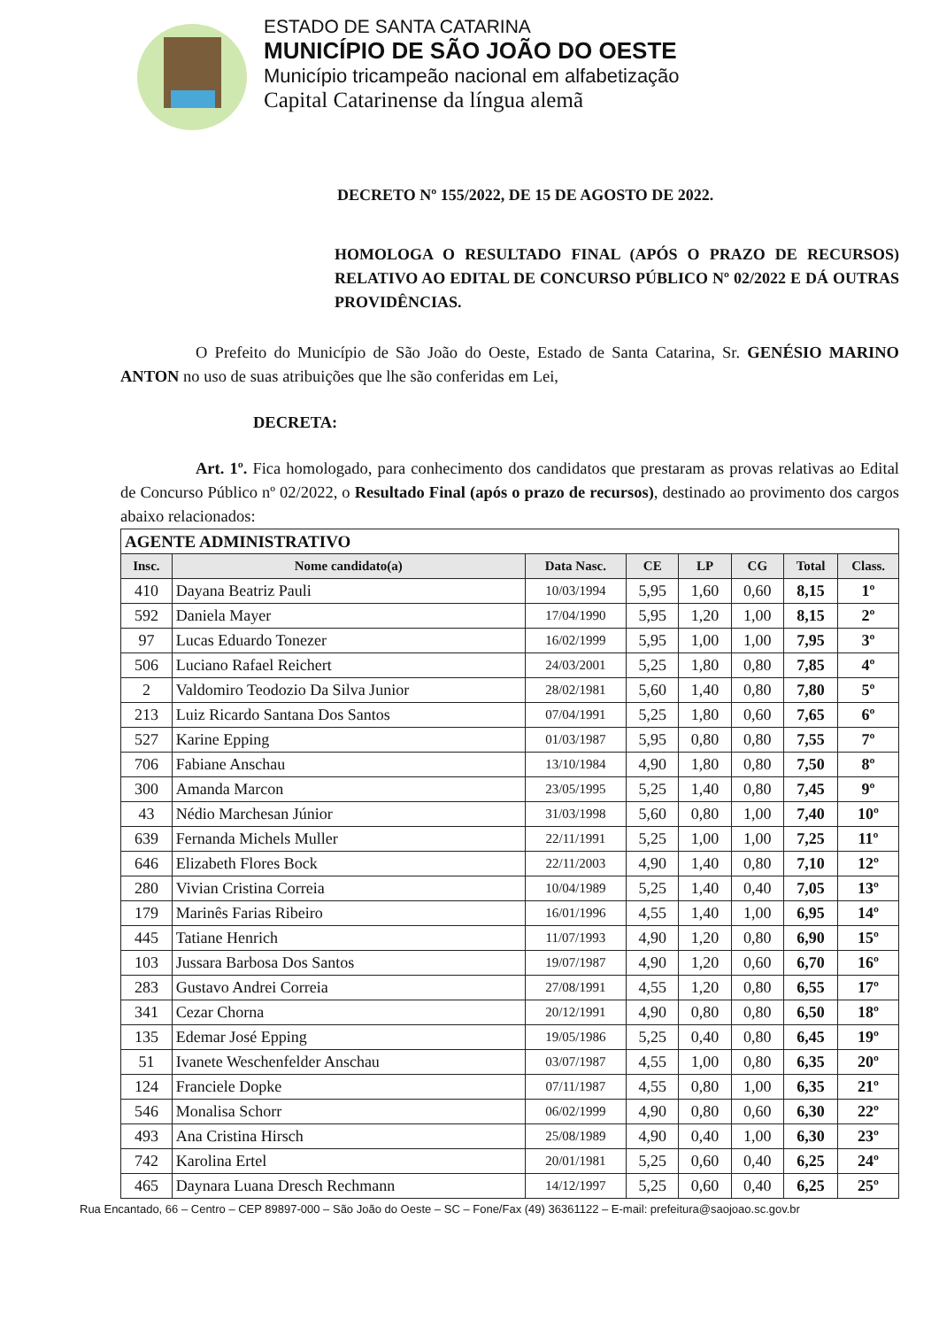ESTADO DE SANTA CATARINA
MUNICÍPIO DE SÃO JOÃO DO OESTE
Município tricampeão nacional em alfabetização
Capital Catarinense da língua alemã
DECRETO Nº 155/2022, DE 15 DE AGOSTO DE 2022.
HOMOLOGA O RESULTADO FINAL (APÓS O PRAZO DE RECURSOS) RELATIVO AO EDITAL DE CONCURSO PÚBLICO Nº 02/2022 E DÁ OUTRAS PROVIDÊNCIAS.
O Prefeito do Município de São João do Oeste, Estado de Santa Catarina, Sr. GENÉSIO MARINO ANTON no uso de suas atribuições que lhe são conferidas em Lei,
DECRETA:
Art. 1º. Fica homologado, para conhecimento dos candidatos que prestaram as provas relativas ao Edital de Concurso Público nº 02/2022, o Resultado Final (após o prazo de recursos), destinado ao provimento dos cargos abaixo relacionados:
| AGENTE ADMINISTRATIVO | | | | | | | |
| Insc. | Nome candidato(a) | Data Nasc. | CE | LP | CG | Total | Class. |
| 410 | Dayana Beatriz Pauli | 10/03/1994 | 5,95 | 1,60 | 0,60 | 8,15 | 1º |
| 592 | Daniela Mayer | 17/04/1990 | 5,95 | 1,20 | 1,00 | 8,15 | 2º |
| 97 | Lucas Eduardo Tonezer | 16/02/1999 | 5,95 | 1,00 | 1,00 | 7,95 | 3º |
| 506 | Luciano Rafael Reichert | 24/03/2001 | 5,25 | 1,80 | 0,80 | 7,85 | 4º |
| 2 | Valdomiro Teodozio Da Silva Junior | 28/02/1981 | 5,60 | 1,40 | 0,80 | 7,80 | 5º |
| 213 | Luiz Ricardo Santana Dos Santos | 07/04/1991 | 5,25 | 1,80 | 0,60 | 7,65 | 6º |
| 527 | Karine Epping | 01/03/1987 | 5,95 | 0,80 | 0,80 | 7,55 | 7º |
| 706 | Fabiane Anschau | 13/10/1984 | 4,90 | 1,80 | 0,80 | 7,50 | 8º |
| 300 | Amanda Marcon | 23/05/1995 | 5,25 | 1,40 | 0,80 | 7,45 | 9º |
| 43 | Nédio Marchesan Júnior | 31/03/1998 | 5,60 | 0,80 | 1,00 | 7,40 | 10º |
| 639 | Fernanda Michels Muller | 22/11/1991 | 5,25 | 1,00 | 1,00 | 7,25 | 11º |
| 646 | Elizabeth Flores Bock | 22/11/2003 | 4,90 | 1,40 | 0,80 | 7,10 | 12º |
| 280 | Vivian Cristina Correia | 10/04/1989 | 5,25 | 1,40 | 0,40 | 7,05 | 13º |
| 179 | Marinês Farias Ribeiro | 16/01/1996 | 4,55 | 1,40 | 1,00 | 6,95 | 14º |
| 445 | Tatiane Henrich | 11/07/1993 | 4,90 | 1,20 | 0,80 | 6,90 | 15º |
| 103 | Jussara Barbosa Dos Santos | 19/07/1987 | 4,90 | 1,20 | 0,60 | 6,70 | 16º |
| 283 | Gustavo Andrei Correia | 27/08/1991 | 4,55 | 1,20 | 0,80 | 6,55 | 17º |
| 341 | Cezar Chorna | 20/12/1991 | 4,90 | 0,80 | 0,80 | 6,50 | 18º |
| 135 | Edemar José Epping | 19/05/1986 | 5,25 | 0,40 | 0,80 | 6,45 | 19º |
| 51 | Ivanete Weschenfelder Anschau | 03/07/1987 | 4,55 | 1,00 | 0,80 | 6,35 | 20º |
| 124 | Franciele Dopke | 07/11/1987 | 4,55 | 0,80 | 1,00 | 6,35 | 21º |
| 546 | Monalisa Schorr | 06/02/1999 | 4,90 | 0,80 | 0,60 | 6,30 | 22º |
| 493 | Ana Cristina Hirsch | 25/08/1989 | 4,90 | 0,40 | 1,00 | 6,30 | 23º |
| 742 | Karolina Ertel | 20/01/1981 | 5,25 | 0,60 | 0,40 | 6,25 | 24º |
| 465 | Daynara Luana Dresch Rechmann | 14/12/1997 | 5,25 | 0,60 | 0,40 | 6,25 | 25º |
Rua Encantado, 66 – Centro – CEP 89897-000 – São João do Oeste – SC – Fone/Fax (49) 36361122 – E-mail: prefeitura@saojoao.sc.gov.br